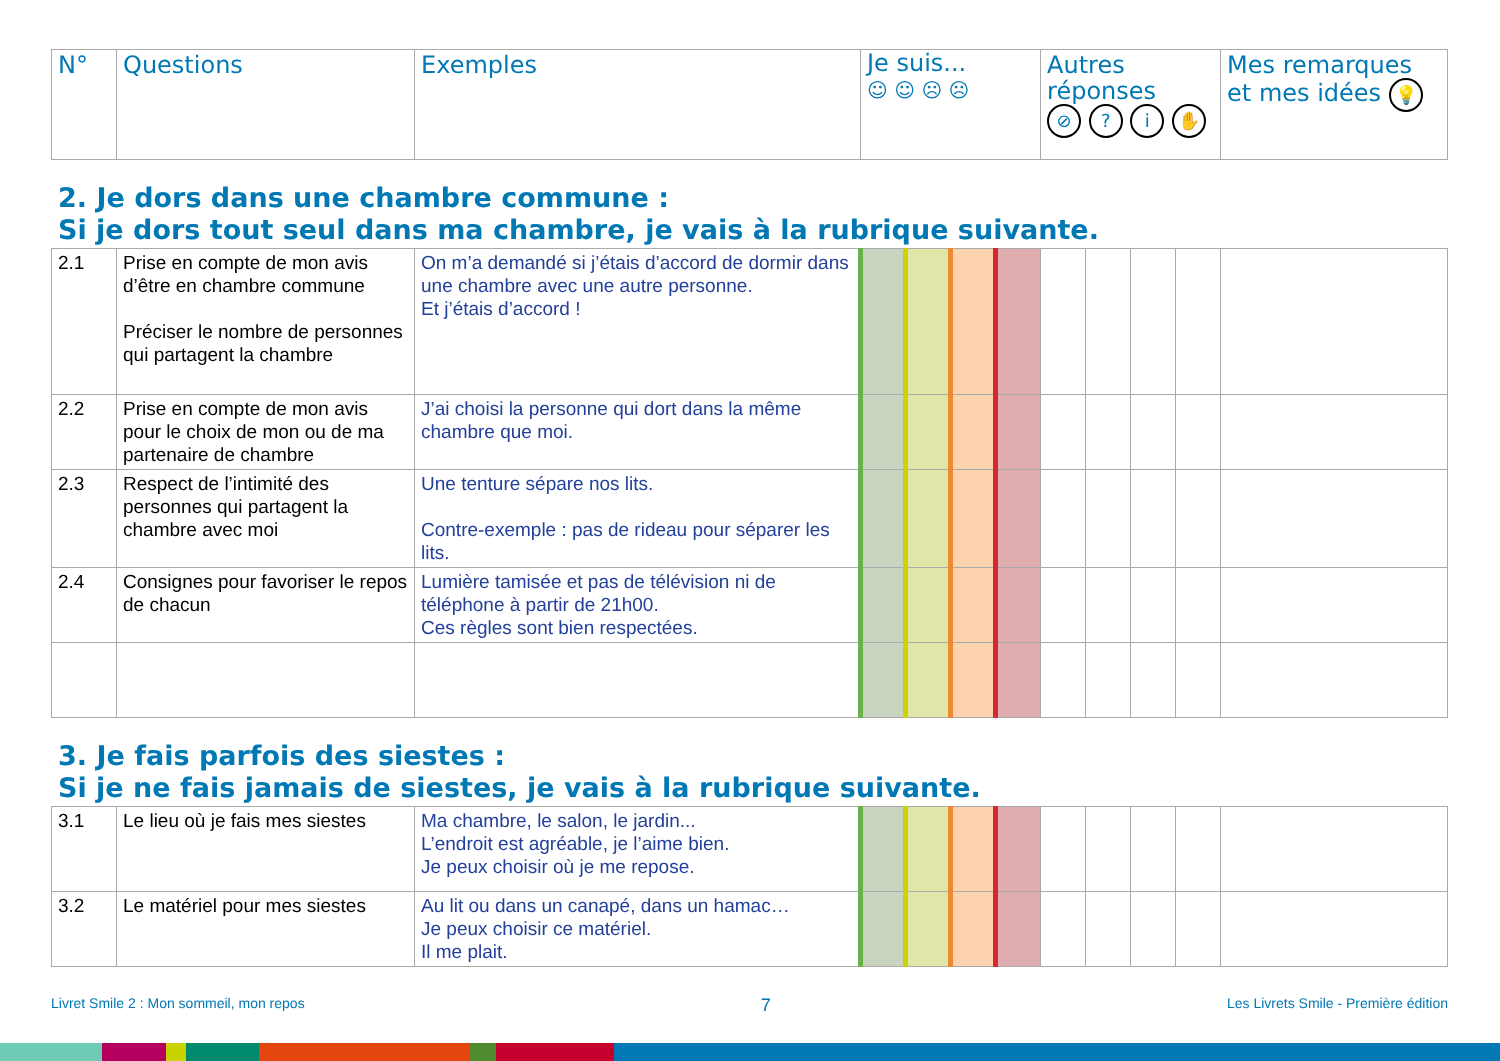| N° | Questions | Exemples | Je suis... ☺ ☺ ☹ ☹ | Autres réponses ⊘ ? i ✋ | Mes remarques et mes idées 💡 |
| --- | --- | --- | --- | --- | --- |
2. Je dors dans une chambre commune :
Si je dors tout seul dans ma chambre, je vais à la rubrique suivante.
| 2.1 | Prise en compte de mon avis d’être en chambre commune Préciser le nombre de personnes qui partagent la chambre | On m’a demandé si j’étais d’accord de dormir dans une chambre avec une autre personne. Et j’étais d’accord ! | | | | | | | | | |
| 2.2 | Prise en compte de mon avis pour le choix de mon ou de ma partenaire de chambre | J’ai choisi la personne qui dort dans la même chambre que moi. | | | | | | | | | |
| 2.3 | Respect de l’intimité des personnes qui partagent la chambre avec moi | Une tenture sépare nos lits. Contre-exemple : pas de rideau pour séparer les lits. | | | | | | | | | |
| 2.4 | Consignes pour favoriser le repos de chacun | Lumière tamisée et pas de télévision ni de téléphone à partir de 21h00. Ces règles sont bien respectées. | | | | | | | | | |
3. Je fais parfois des siestes :
Si je ne fais jamais de siestes, je vais à la rubrique suivante.
| 3.1 | Le lieu où je fais mes siestes | Ma chambre, le salon, le jardin... L’endroit est agréable, je l’aime bien. Je peux choisir où je me repose. | | | | | | | | | |
| 3.2 | Le matériel pour mes siestes | Au lit ou dans un canapé, dans un hamac… Je peux choisir ce matériel. Il me plait. | | | | | | | | | |
Livret Smile 2 : Mon sommeil, mon repos 7 Les Livrets Smile - Première édition